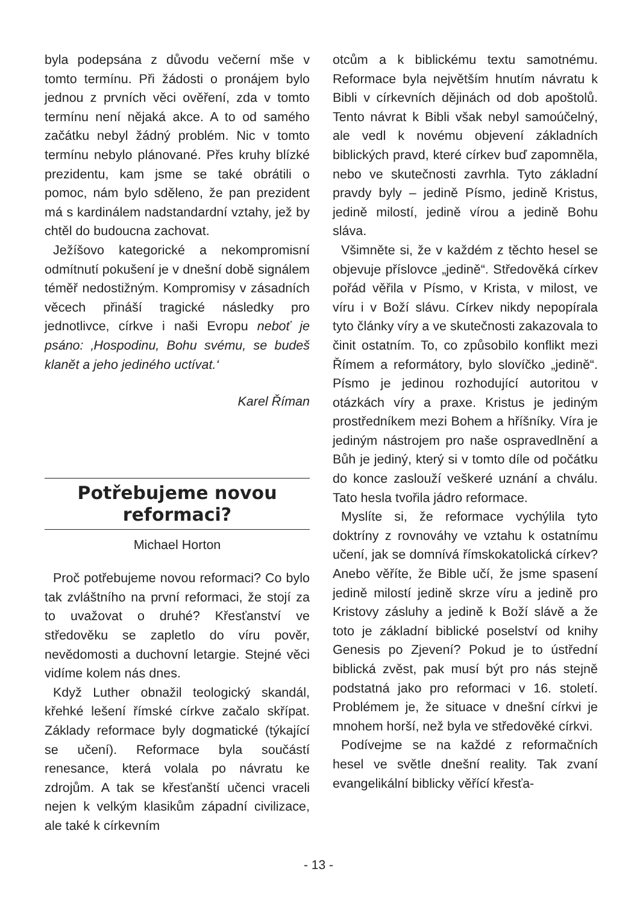byla podepsána z důvodu večerní mše v tomto termínu. Při žádosti o pronájem bylo jednou z prvních věci ověření, zda v tomto termínu není nějaká akce. A to od samého začátku nebyl žádný problém. Nic v tomto termínu nebylo plánované. Přes kruhy blízké prezidentu, kam jsme se také obrátili o pomoc, nám bylo sděleno, že pan prezident má s kardinálem nadstandardní vztahy, jež by chtěl do budoucna zachovat.
Ježíšovo kategorické a nekompromisní odmítnutí pokušení je v dnešní době signálem téměř nedostižným. Kompromisy v zásadních věcech přináší tragické následky pro jednotlivce, církve i naši Evropu neboť je psáno: ‚Hospodinu, Bohu svému, se budeš klanět a jeho jediného uctívat.‘
Karel Říman
Potřebujeme novou reformaci?
Michael Horton
Proč potřebujeme novou reformaci? Co bylo tak zvláštního na první reformaci, že stojí za to uvažovat o druhé? Křesťanství ve středověku se zapletlo do víru pověr, nevědomosti a duchovní letargie. Stejné věci vidíme kolem nás dnes.
Když Luther obnažil teologický skandál, křehké lešení římské církve začalo skřípat. Základy reformace byly dogmatické (týkající se učení). Reformace byla součástí renesance, která volala po návratu ke zdrojům. A tak se křesťanští učenci vraceli nejen k velkým klasikům západní civilizace, ale také k církevním
otcům a k biblickému textu samotnému. Reformace byla největším hnutím návratu k Bibli v církevních dějinách od dob apoštolů. Tento návrat k Bibli však nebyl samoúčelný, ale vedl k novému objevení základních biblických pravd, které církev buď zapomněla, nebo ve skutečnosti zavrhla. Tyto základní pravdy byly – jedině Písmo, jedině Kristus, jedině milostí, jedině vírou a jedině Bohu sláva.
Všimněte si, že v každém z těchto hesel se objevuje příslovce „jedině“. Středověká církev pořád věřila v Písmo, v Krista, v milost, ve víru i v Boží slávu. Církev nikdy nepopírala tyto články víry a ve skutečnosti zakazovala to činit ostatním. To, co způsobilo konflikt mezi Římem a reformátory, bylo slovíčko „jedině“. Písmo je jedinou rozhodující autoritou v otázkách víry a praxe. Kristus je jediným prostředníkem mezi Bohem a hříšníky. Víra je jediným nástrojem pro naše ospravedlnění a Bůh je jediný, který si v tomto díle od počátku do konce zaslouží veškeré uznání a chválu. Tato hesla tvořila jádro reformace.
Myslíte si, že reformace vychýlila tyto doktríny z rovnováhy ve vztahu k ostatnímu učení, jak se domnívá římskokatolická církev? Anebo věříte, že Bible učí, že jsme spasení jedině milostí jedině skrze víru a jedině pro Kristovy zásluhy a jedině k Boží slávě a že toto je základní biblické poselství od knihy Genesis po Zjevení? Pokud je to ústřední biblická zvěst, pak musí být pro nás stejně podstatná jako pro reformaci v 16. století. Problémem je, že situace v dnešní církvi je mnohem horší, než byla ve středověké církvi.
Podívejme se na každé z reformačních hesel ve světle dnešní reality. Tak zvaní evangelikální biblicky věřící křesťa-
- 13 -